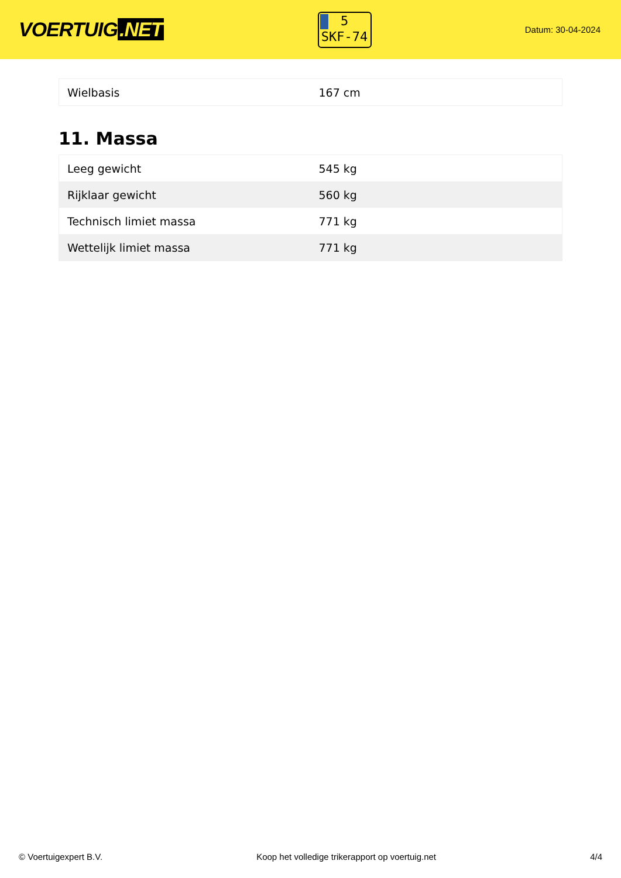VOERTUIG.NET
5
SKF-74
Datum: 30-04-2024
| Wielbasis | 167 cm |
11. Massa
| Leeg gewicht | 545 kg |
| Rijklaar gewicht | 560 kg |
| Technisch limiet massa | 771 kg |
| Wettelijk limiet massa | 771 kg |
© Voertuigexpert B.V. Koop het volledige trikerapport op voertuig.net 4/4